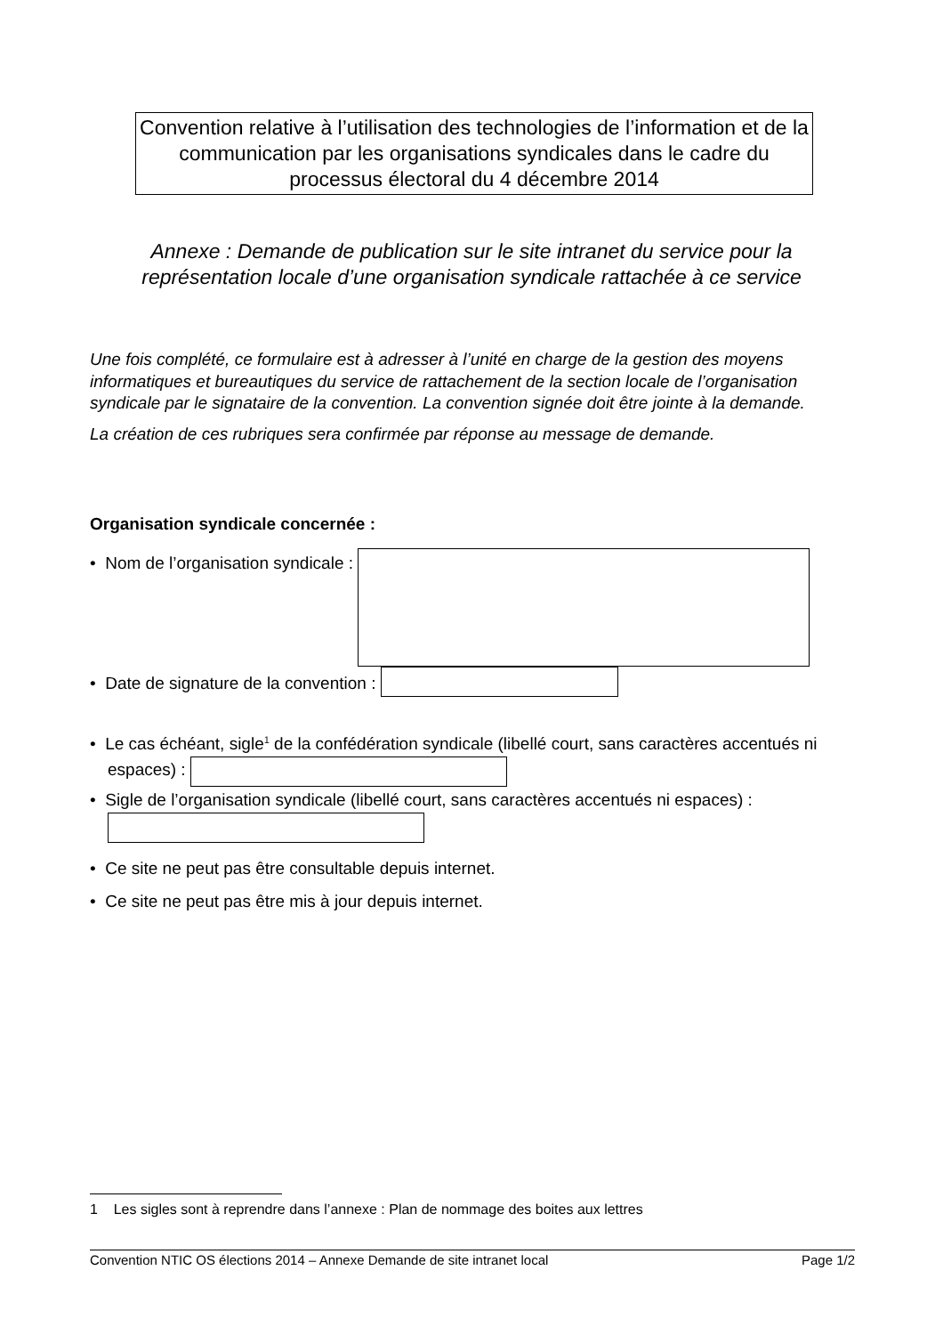Convention relative à l’utilisation des technologies de l’information et de la communication par les organisations syndicales dans le cadre du processus électoral du 4 décembre 2014
Annexe : Demande de publication sur le site intranet du service pour la représentation locale d’une organisation syndicale rattachée à ce service
Une fois complété, ce formulaire est à adresser à l’unité en charge de la gestion des moyens informatiques et bureautiques du service de rattachement de la section locale de l’organisation syndicale par le signataire de la convention. La convention signée doit être jointe à la demande.
La création de ces rubriques sera confirmée par réponse au message de demande.
Organisation syndicale concernée :
• Nom de l’organisation syndicale :
• Date de signature de la convention :
• Le cas échéant, sigle<sup>1</sup> de la confédération syndicale (libellé court, sans caractères accentués ni espaces) :
• Sigle de l’organisation syndicale (libellé court, sans caractères accentués ni espaces) :
• Ce site ne peut pas être consultable depuis internet.
• Ce site ne peut pas être mis à jour depuis internet.
1 Les sigles sont à reprendre dans l’annexe : Plan de nommage des boites aux lettres
Convention NTIC OS élections 2014 – Annexe Demande de site intranet local Page 1/2